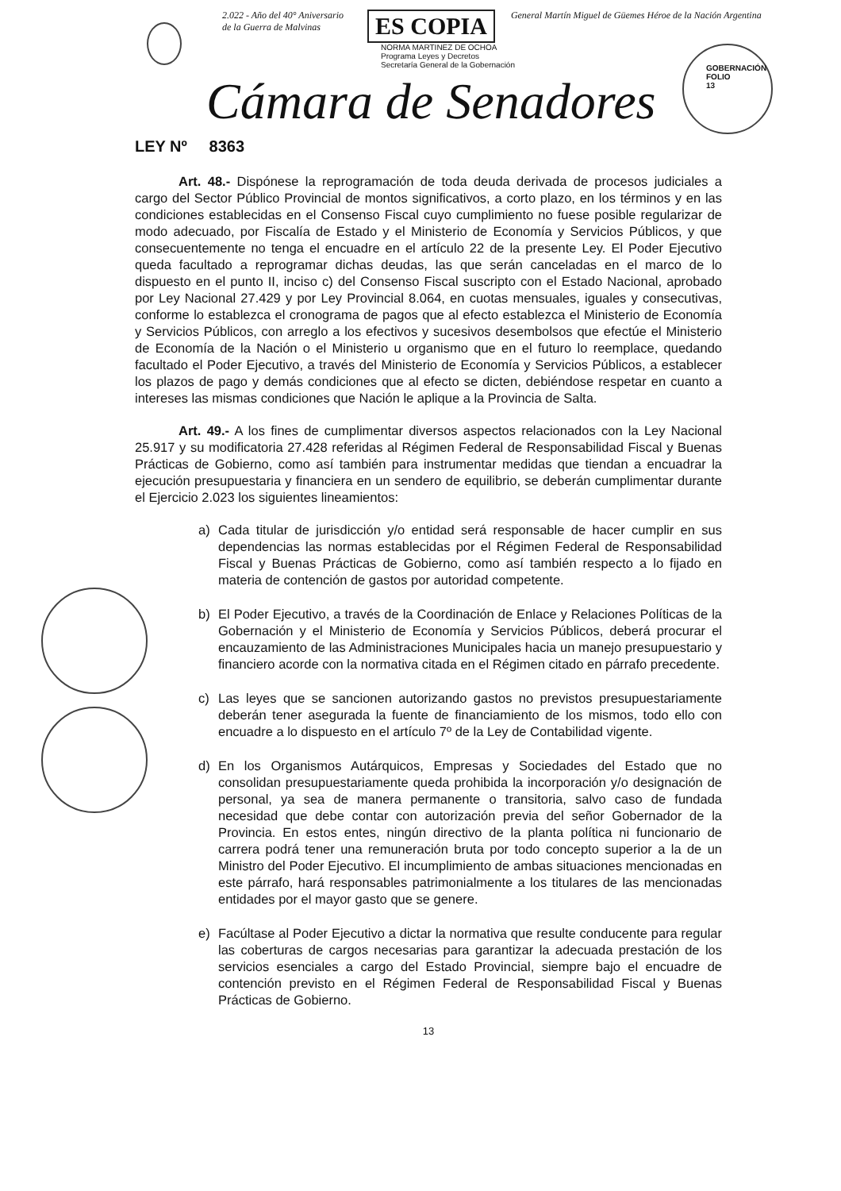2.022 - Año del 40° Aniversario
de la Guerra de Malvinas
ES COPIA
General Martín Miguel de Güemes Héroe de la Nación Argentina
NORMA MARTINEZ DE OCHOA
Programa Leyes y Decretos
Secretaría General de la Gobernación
GOBERNACIÓN
FOLIO
13
Cámara de Senadores
LEY Nº 8363
Art. 48.- Dispónese la reprogramación de toda deuda derivada de procesos judiciales a cargo del Sector Público Provincial de montos significativos, a corto plazo, en los términos y en las condiciones establecidas en el Consenso Fiscal cuyo cumplimiento no fuese posible regularizar de modo adecuado, por Fiscalía de Estado y el Ministerio de Economía y Servicios Públicos, y que consecuentemente no tenga el encuadre en el artículo 22 de la presente Ley. El Poder Ejecutivo queda facultado a reprogramar dichas deudas, las que serán canceladas en el marco de lo dispuesto en el punto II, inciso c) del Consenso Fiscal suscripto con el Estado Nacional, aprobado por Ley Nacional 27.429 y por Ley Provincial 8.064, en cuotas mensuales, iguales y consecutivas, conforme lo establezca el cronograma de pagos que al efecto establezca el Ministerio de Economía y Servicios Públicos, con arreglo a los efectivos y sucesivos desembolsos que efectúe el Ministerio de Economía de la Nación o el Ministerio u organismo que en el futuro lo reemplace, quedando facultado el Poder Ejecutivo, a través del Ministerio de Economía y Servicios Públicos, a establecer los plazos de pago y demás condiciones que al efecto se dicten, debiéndose respetar en cuanto a intereses las mismas condiciones que Nación le aplique a la Provincia de Salta.
Art. 49.- A los fines de cumplimentar diversos aspectos relacionados con la Ley Nacional 25.917 y su modificatoria 27.428 referidas al Régimen Federal de Responsabilidad Fiscal y Buenas Prácticas de Gobierno, como así también para instrumentar medidas que tiendan a encuadrar la ejecución presupuestaria y financiera en un sendero de equilibrio, se deberán cumplimentar durante el Ejercicio 2.023 los siguientes lineamientos:
a) Cada titular de jurisdicción y/o entidad será responsable de hacer cumplir en sus dependencias las normas establecidas por el Régimen Federal de Responsabilidad Fiscal y Buenas Prácticas de Gobierno, como así también respecto a lo fijado en materia de contención de gastos por autoridad competente.
b) El Poder Ejecutivo, a través de la Coordinación de Enlace y Relaciones Políticas de la Gobernación y el Ministerio de Economía y Servicios Públicos, deberá procurar el encauzamiento de las Administraciones Municipales hacia un manejo presupuestario y financiero acorde con la normativa citada en el Régimen citado en párrafo precedente.
c) Las leyes que se sancionen autorizando gastos no previstos presupuestariamente deberán tener asegurada la fuente de financiamiento de los mismos, todo ello con encuadre a lo dispuesto en el artículo 7º de la Ley de Contabilidad vigente.
d) En los Organismos Autárquicos, Empresas y Sociedades del Estado que no consolidan presupuestariamente queda prohibida la incorporación y/o designación de personal, ya sea de manera permanente o transitoria, salvo caso de fundada necesidad que debe contar con autorización previa del señor Gobernador de la Provincia. En estos entes, ningún directivo de la planta política ni funcionario de carrera podrá tener una remuneración bruta por todo concepto superior a la de un Ministro del Poder Ejecutivo. El incumplimiento de ambas situaciones mencionadas en este párrafo, hará responsables patrimonialmente a los titulares de las mencionadas entidades por el mayor gasto que se genere.
e) Facúltase al Poder Ejecutivo a dictar la normativa que resulte conducente para regular las coberturas de cargos necesarias para garantizar la adecuada prestación de los servicios esenciales a cargo del Estado Provincial, siempre bajo el encuadre de contención previsto en el Régimen Federal de Responsabilidad Fiscal y Buenas Prácticas de Gobierno.
13